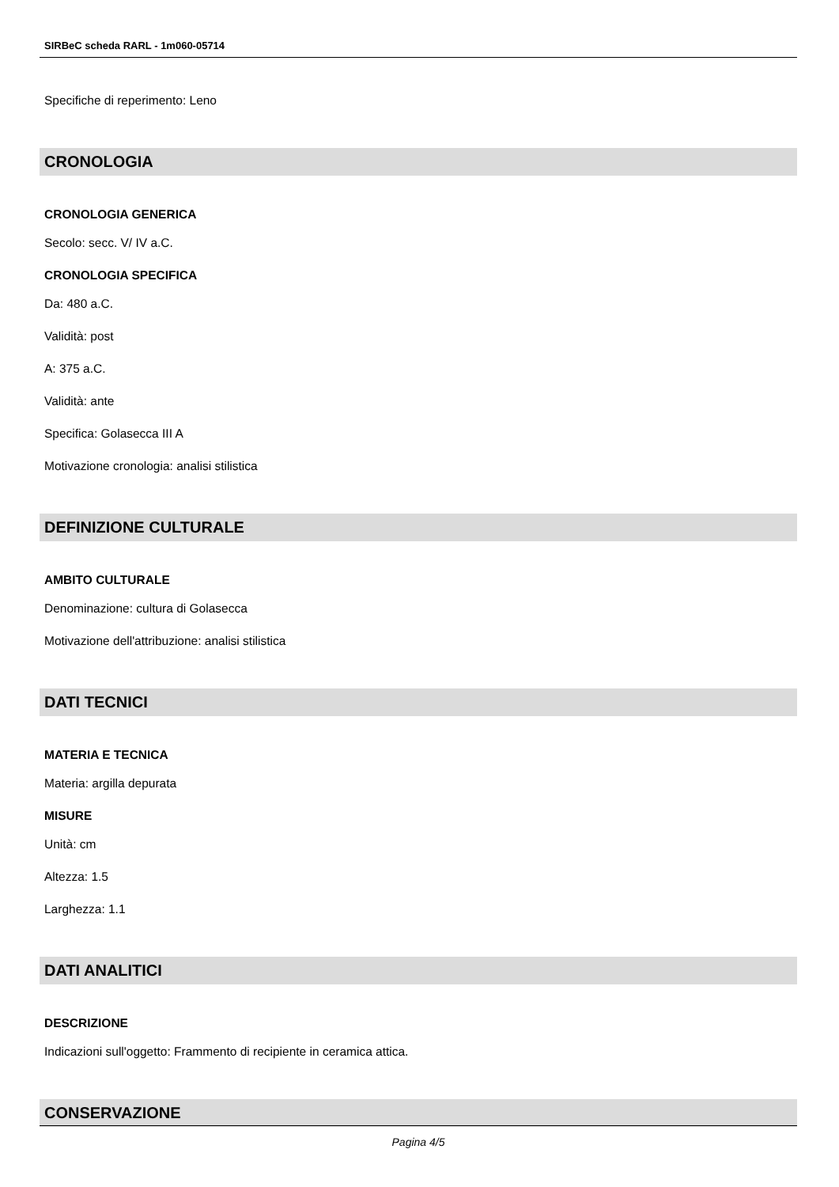SIRBeC scheda RARL - 1m060-05714
Specifiche di reperimento: Leno
CRONOLOGIA
CRONOLOGIA GENERICA
Secolo: secc. V/ IV a.C.
CRONOLOGIA SPECIFICA
Da: 480 a.C.
Validità: post
A: 375 a.C.
Validità: ante
Specifica: Golasecca III A
Motivazione cronologia: analisi stilistica
DEFINIZIONE CULTURALE
AMBITO CULTURALE
Denominazione: cultura di Golasecca
Motivazione dell'attribuzione: analisi stilistica
DATI TECNICI
MATERIA E TECNICA
Materia: argilla depurata
MISURE
Unità: cm
Altezza: 1.5
Larghezza: 1.1
DATI ANALITICI
DESCRIZIONE
Indicazioni sull'oggetto: Frammento di recipiente in ceramica attica.
CONSERVAZIONE
Pagina 4/5